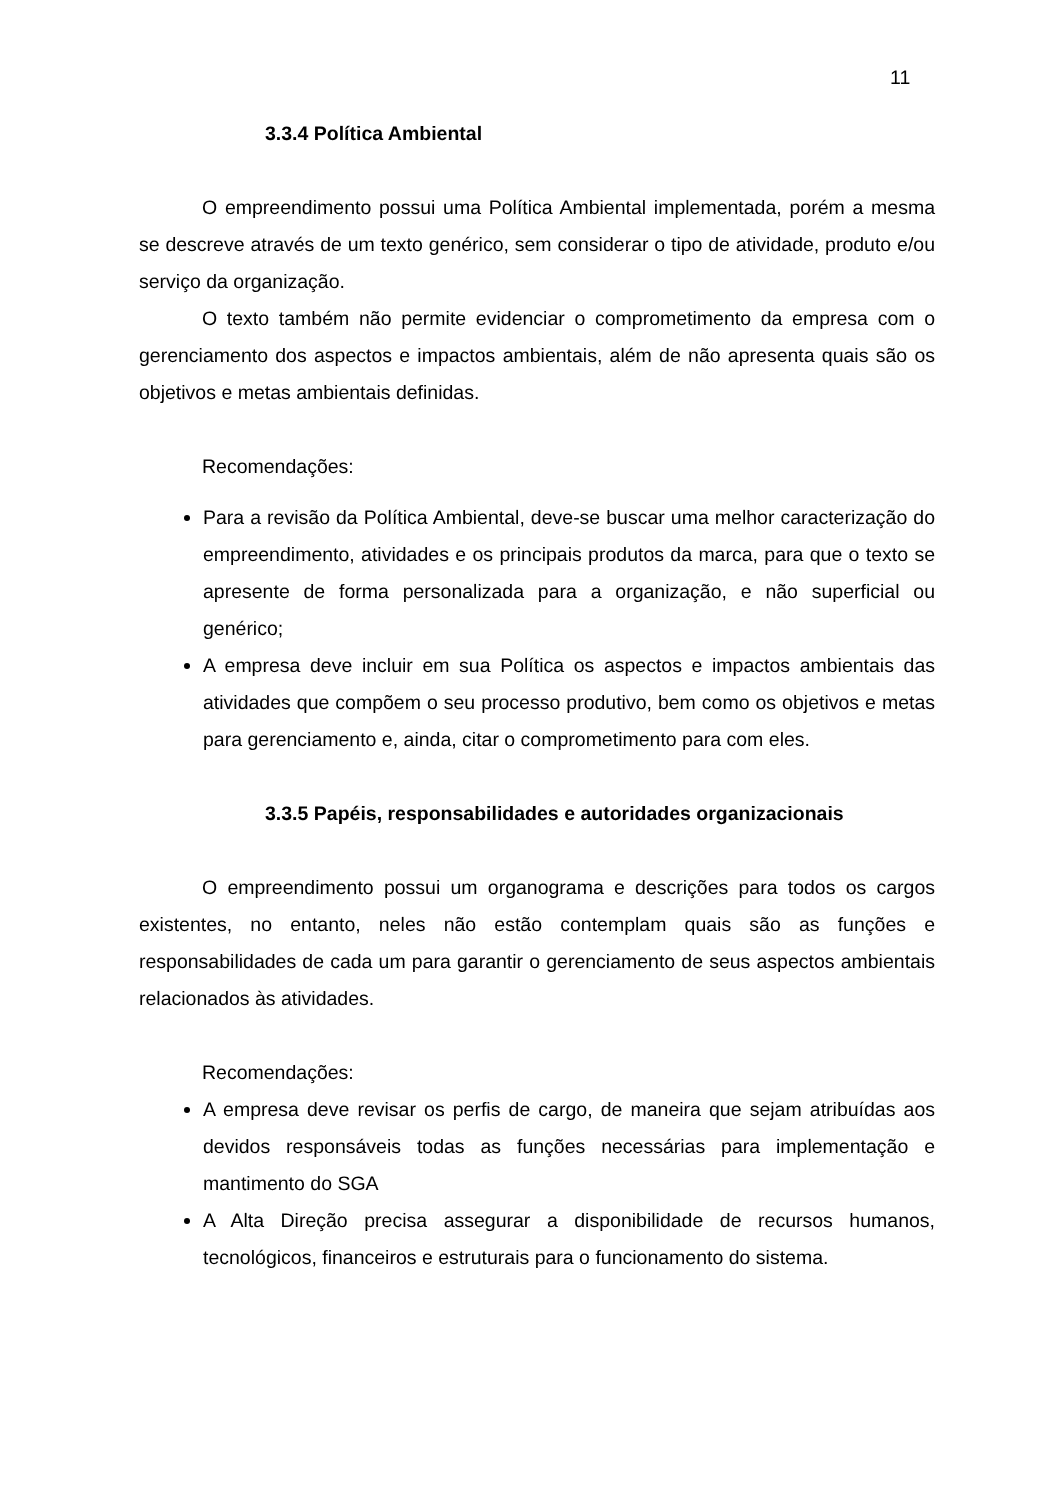11
3.3.4 Política Ambiental
O empreendimento possui uma Política Ambiental implementada, porém a mesma se descreve através de um texto genérico, sem considerar o tipo de atividade, produto e/ou serviço da organização.
O texto também não permite evidenciar o comprometimento da empresa com o gerenciamento dos aspectos e impactos ambientais, além de não apresenta quais são os objetivos e metas ambientais definidas.
Recomendações:
Para a revisão da Política Ambiental, deve-se buscar uma melhor caracterização do empreendimento, atividades e os principais produtos da marca, para que o texto se apresente de forma personalizada para a organização, e não superficial ou genérico;
A empresa deve incluir em sua Política os aspectos e impactos ambientais das atividades que compõem o seu processo produtivo, bem como os objetivos e metas para gerenciamento e, ainda, citar o comprometimento para com eles.
3.3.5 Papéis, responsabilidades e autoridades organizacionais
O empreendimento possui um organograma e descrições para todos os cargos existentes, no entanto, neles não estão contemplam quais são as funções e responsabilidades de cada um para garantir o gerenciamento de seus aspectos ambientais relacionados às atividades.
Recomendações:
A empresa deve revisar os perfis de cargo, de maneira que sejam atribuídas aos devidos responsáveis todas as funções necessárias para implementação e mantimento do SGA
A Alta Direção precisa assegurar a disponibilidade de recursos humanos, tecnológicos, financeiros e estruturais para o funcionamento do sistema.